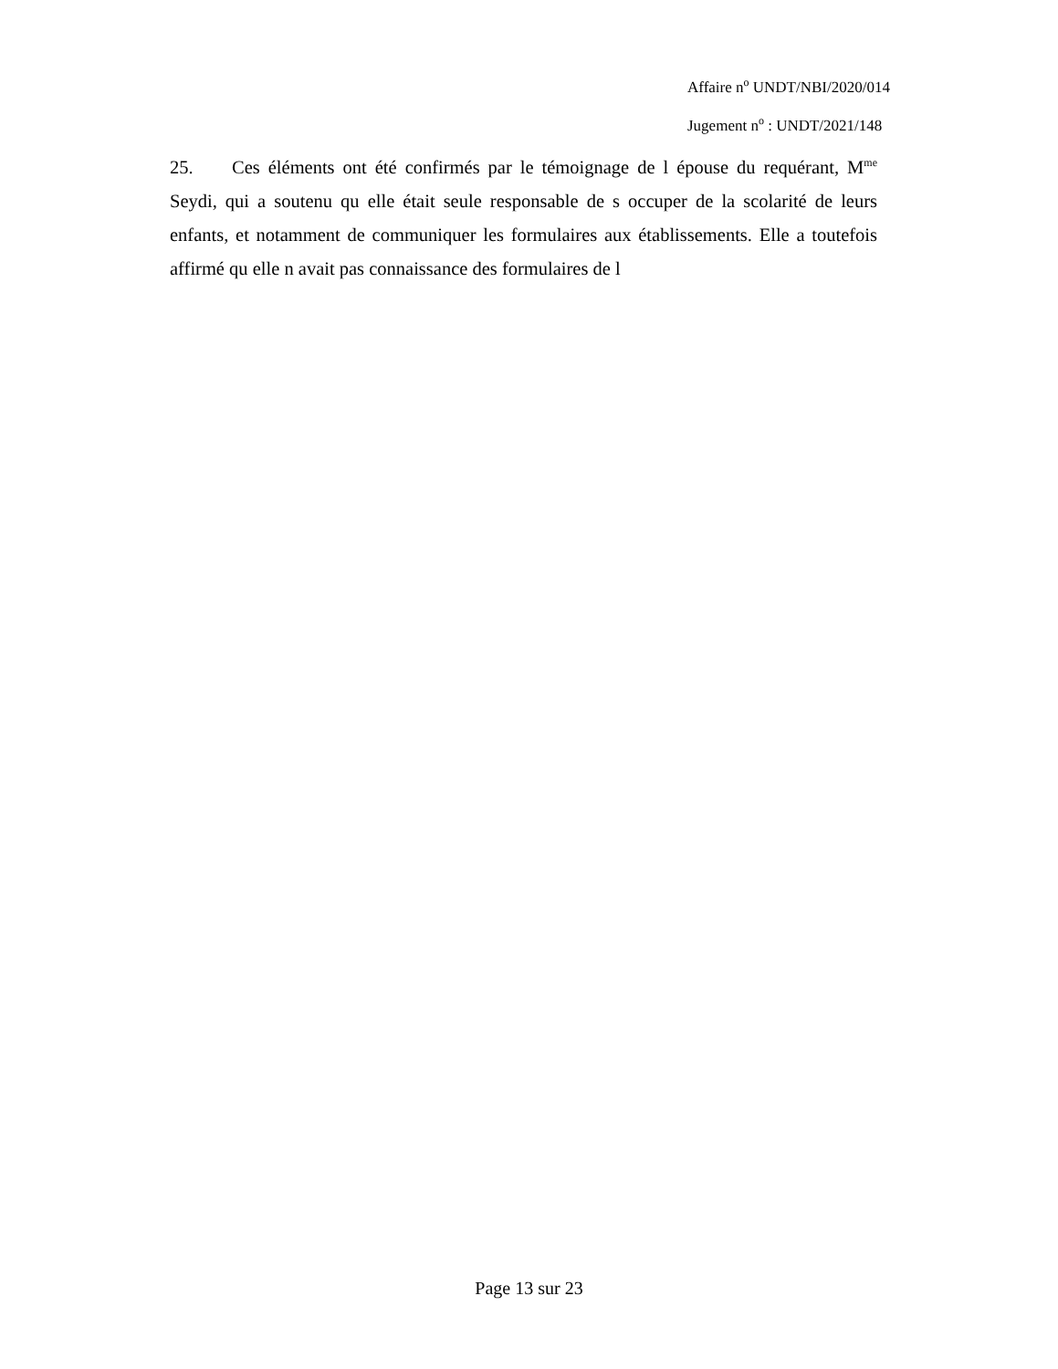Affaire n<sup>o</sup> UNDT/NBI/2020/014
Jugement n<sup>o</sup> : UNDT/2021/148
25. Ces éléments ont été confirmés par le témoignage de l épouse du requérant, M<sup>me</sup> Seydi, qui a soutenu qu elle était seule responsable de s occuper de la scolarité de leurs enfants, et notamment de communiquer les formulaires aux établissements. Elle a toutefois affirmé qu elle n avait pas connaissance des formulaires de l
Page 13 sur 23